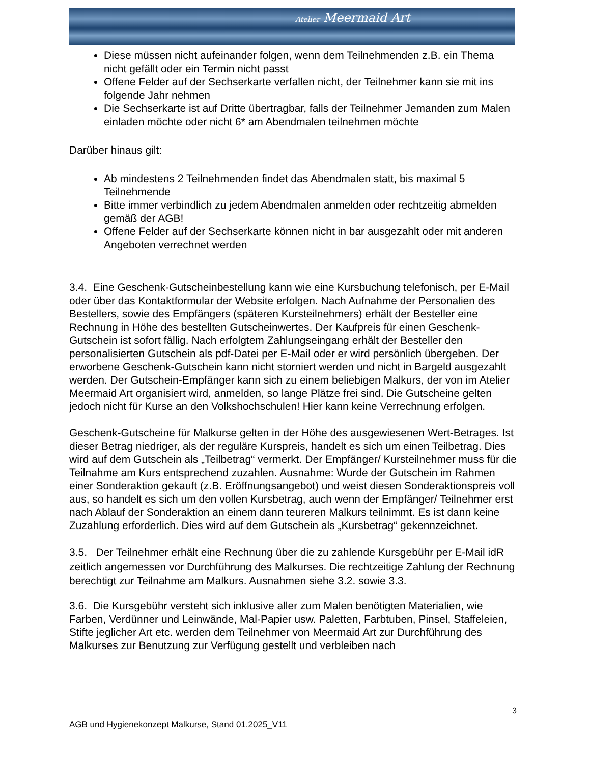Atelier Meermaid Art
Diese müssen nicht aufeinander folgen, wenn dem Teilnehmenden z.B. ein Thema nicht gefällt oder ein Termin nicht passt
Offene Felder auf der Sechserkarte verfallen nicht, der Teilnehmer kann sie mit ins folgende Jahr nehmen
Die Sechserkarte ist auf Dritte übertragbar, falls der Teilnehmer Jemanden zum Malen einladen möchte oder nicht 6* am Abendmalen teilnehmen möchte
Darüber hinaus gilt:
Ab mindestens 2 Teilnehmenden findet das Abendmalen statt, bis maximal 5 Teilnehmende
Bitte immer verbindlich zu jedem Abendmalen anmelden oder rechtzeitig abmelden gemäß der AGB!
Offene Felder auf der Sechserkarte können nicht in bar ausgezahlt oder mit anderen Angeboten verrechnet werden
3.4. Eine Geschenk-Gutscheinbestellung kann wie eine Kursbuchung telefonisch, per E-Mail oder über das Kontaktformular der Website erfolgen. Nach Aufnahme der Personalien des Bestellers, sowie des Empfängers (späteren Kursteilnehmers) erhält der Besteller eine Rechnung in Höhe des bestellten Gutscheinwertes. Der Kaufpreis für einen Geschenk-Gutschein ist sofort fällig. Nach erfolgtem Zahlungseingang erhält der Besteller den personalisierten Gutschein als pdf-Datei per E-Mail oder er wird persönlich übergeben. Der erworbene Geschenk-Gutschein kann nicht storniert werden und nicht in Bargeld ausgezahlt werden. Der Gutschein-Empfänger kann sich zu einem beliebigen Malkurs, der von im Atelier Meermaid Art organisiert wird, anmelden, so lange Plätze frei sind. Die Gutscheine gelten jedoch nicht für Kurse an den Volkshochschulen! Hier kann keine Verrechnung erfolgen.
Geschenk-Gutscheine für Malkurse gelten in der Höhe des ausgewiesenen Wert-Betrages. Ist dieser Betrag niedriger, als der reguläre Kurspreis, handelt es sich um einen Teilbetrag. Dies wird auf dem Gutschein als „Teilbetrag“ vermerkt. Der Empfänger/ Kursteilnehmer muss für die Teilnahme am Kurs entsprechend zuzahlen. Ausnahme: Wurde der Gutschein im Rahmen einer Sonderaktion gekauft (z.B. Eröffnungsangebot) und weist diesen Sonderaktionspreis voll aus, so handelt es sich um den vollen Kursbetrag, auch wenn der Empfänger/ Teilnehmer erst nach Ablauf der Sonderaktion an einem dann teureren Malkurs teilnimmt. Es ist dann keine Zuzahlung erforderlich. Dies wird auf dem Gutschein als „Kursbetrag“ gekennzeichnet.
3.5. Der Teilnehmer erhält eine Rechnung über die zu zahlende Kursgebühr per E-Mail idR zeitlich angemessen vor Durchführung des Malkurses. Die rechtzeitige Zahlung der Rechnung berechtigt zur Teilnahme am Malkurs. Ausnahmen siehe 3.2. sowie 3.3.
3.6. Die Kursgebühr versteht sich inklusive aller zum Malen benötigten Materialien, wie Farben, Verdünner und Leinwände, Mal-Papier usw. Paletten, Farbtuben, Pinsel, Staffeleien, Stifte jeglicher Art etc. werden dem Teilnehmer von Meermaid Art zur Durchführung des Malkurses zur Benutzung zur Verfügung gestellt und verbleiben nach
3
AGB und Hygienekonzept Malkurse, Stand 01.2025_V11